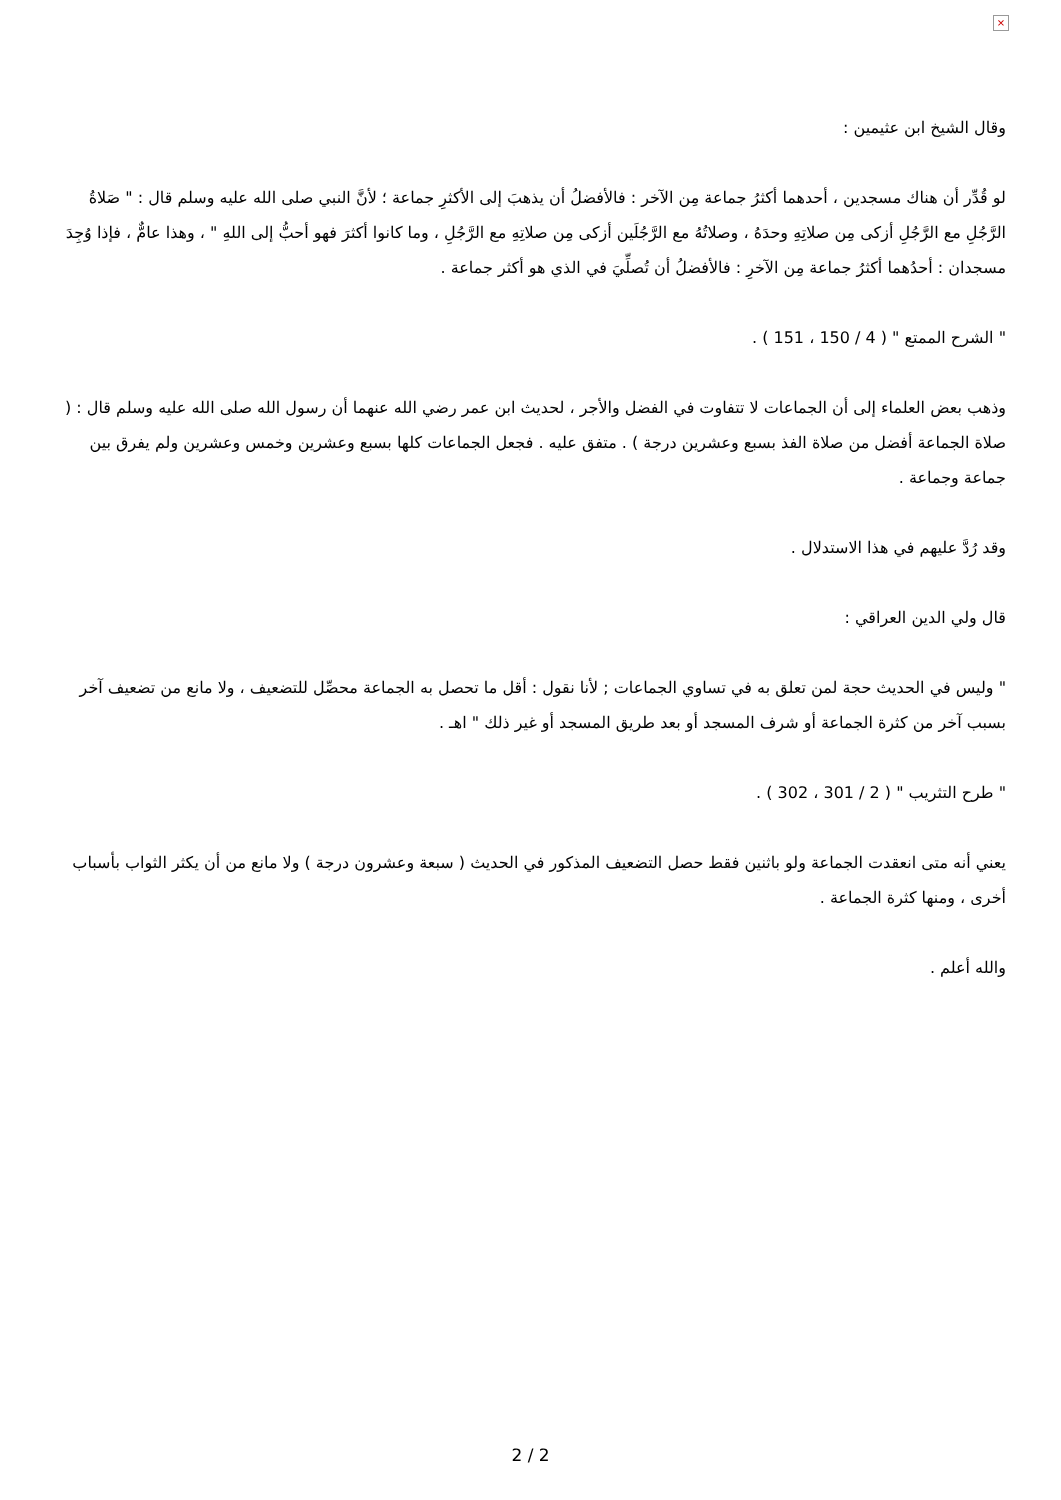×
وقال الشيخ ابن عثيمين :
لو قُدِّر أن هناك مسجدين ، أحدهما أكثرُ جماعة مِن الآخر : فالأفضلُ أن يذهبَ إلى الأكثرِ جماعة ؛ لأنَّ النبي صلى الله عليه وسلم قال : " صَلاةُ الرَّجُلِ مع الرَّجُلِ أزكى مِن صلاتِهِ وحدَهُ ، وصلاتُهُ مع الرَّجُلَين أزكى مِن صلاتِهِ مع الرَّجُلِ ، وما كانوا أكثرَ فهو أحبُّ إلى اللهِ " ، وهذا عامٌّ ، فإذا وُجِدَ مسجدان : أحدُهما أكثرُ جماعة مِن الآخرِ : فالأفضلُ أن تُصلِّيَ في الذي هو أكثر جماعة .
" الشرح الممتع " ( 4 / 150 ، 151 ) .
وذهب بعض العلماء إلى أن الجماعات لا تتفاوت في الفضل والأجر ، لحديث ابن عمر رضي الله عنهما أن رسول الله صلى الله عليه وسلم قال : ( صلاة الجماعة أفضل من صلاة الفذ بسبع وعشرين درجة ) . متفق عليه . فجعل الجماعات كلها بسبع وعشرين وخمس وعشرين ولم يفرق بين جماعة وجماعة .
وقد رُدَّ عليهم في هذا الاستدلال .
قال ولي الدين العراقي :
" وليس في الحديث حجة لمن تعلق به في تساوي الجماعات ; لأنا نقول : أقل ما تحصل به الجماعة محصِّل للتضعيف ، ولا مانع من تضعيف آخر بسبب آخر من كثرة الجماعة أو شرف المسجد أو بعد طريق المسجد أو غير ذلك " اهـ .
" طرح التثريب " ( 2 / 301 ، 302 ) .
يعني أنه متى انعقدت الجماعة ولو باثنين فقط حصل التضعيف المذكور في الحديث ( سبعة وعشرون درجة ) ولا مانع من أن يكثر الثواب بأسباب أخرى ، ومنها كثرة الجماعة .
والله أعلم .
2 / 2